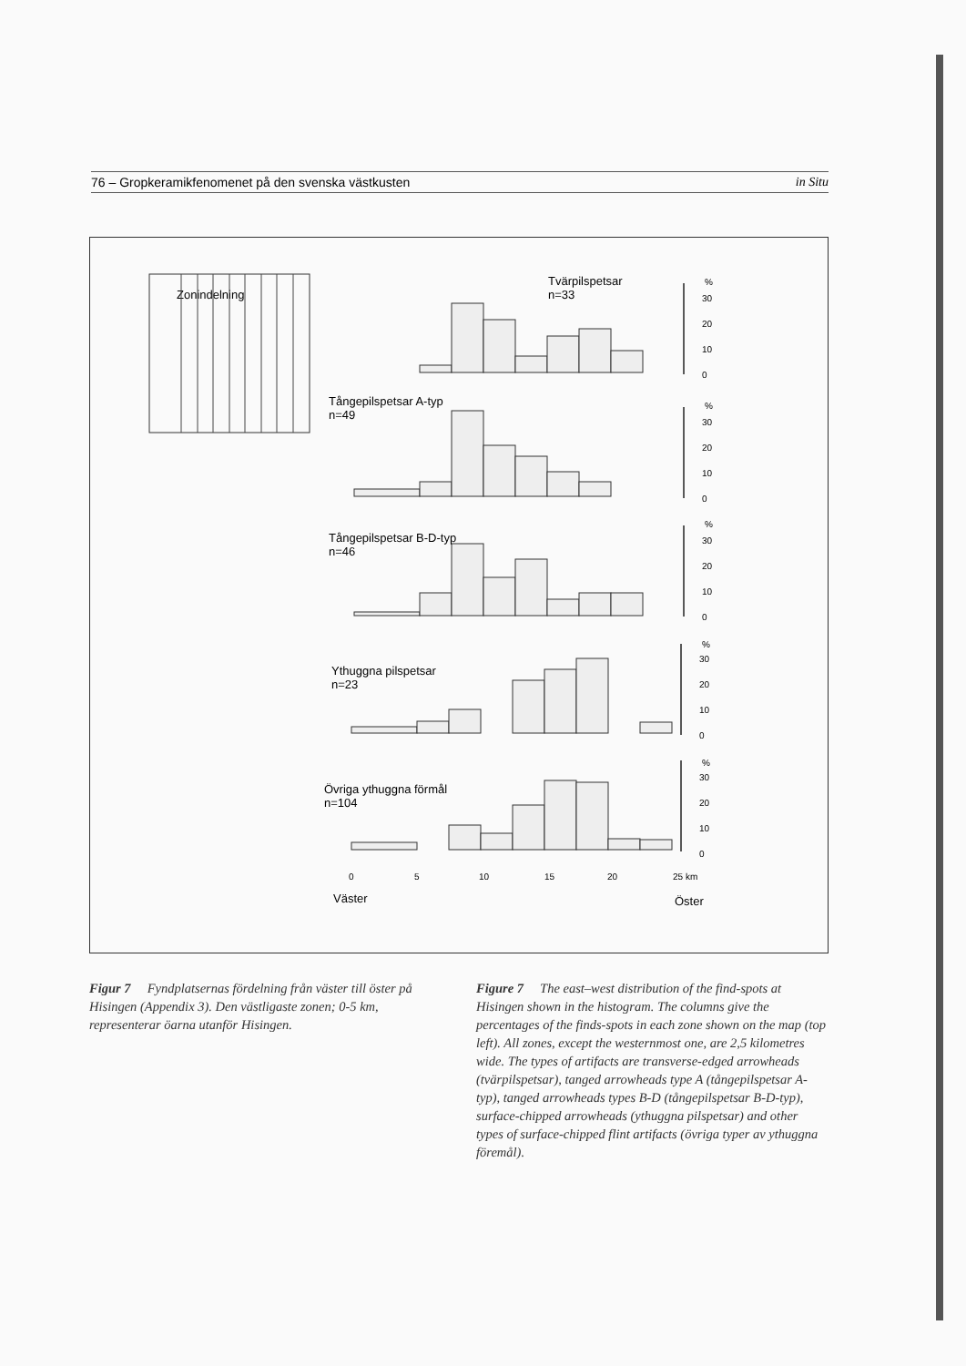76 – Gropkeramikfenomenet på den svenska västkusten in Situ
Zonindelning
Tvärpilspetsar
n=33
Tångepilspetsar A-typ
n=49
Tångepilspetsar B-D-typ
n=46
Ythuggna pilspetsar
n=23
Övriga ythuggna förmål
n=104
%
30
20
10
0
%
30
20
10
0
%
30
20
10
0
%
30
20
10
0
%
30
20
10
0
0
5
10
15
20
25 km
Väster
Öster
Figur 7 Fyndplatsernas fördelning från väster till öster på Hisingen (Appendix 3). Den västligaste zonen; 0-5 km, representerar öarna utanför Hisingen.
Figure 7 The east–west distribution of the find-spots at Hisingen shown in the histogram. The columns give the percentages of the finds-spots in each zone shown on the map (top left). All zones, except the westernmost one, are 2,5 kilometres wide. The types of artifacts are transverse-edged arrowheads (tvärpilspetsar), tanged arrowheads type A (tångepilspetsar A-typ), tanged arrowheads types B-D (tångepilspetsar B-D-typ), surface-chipped arrowheads (ythuggna pilspetsar) and other types of surface-chipped flint artifacts (övriga typer av ythuggna föremål).